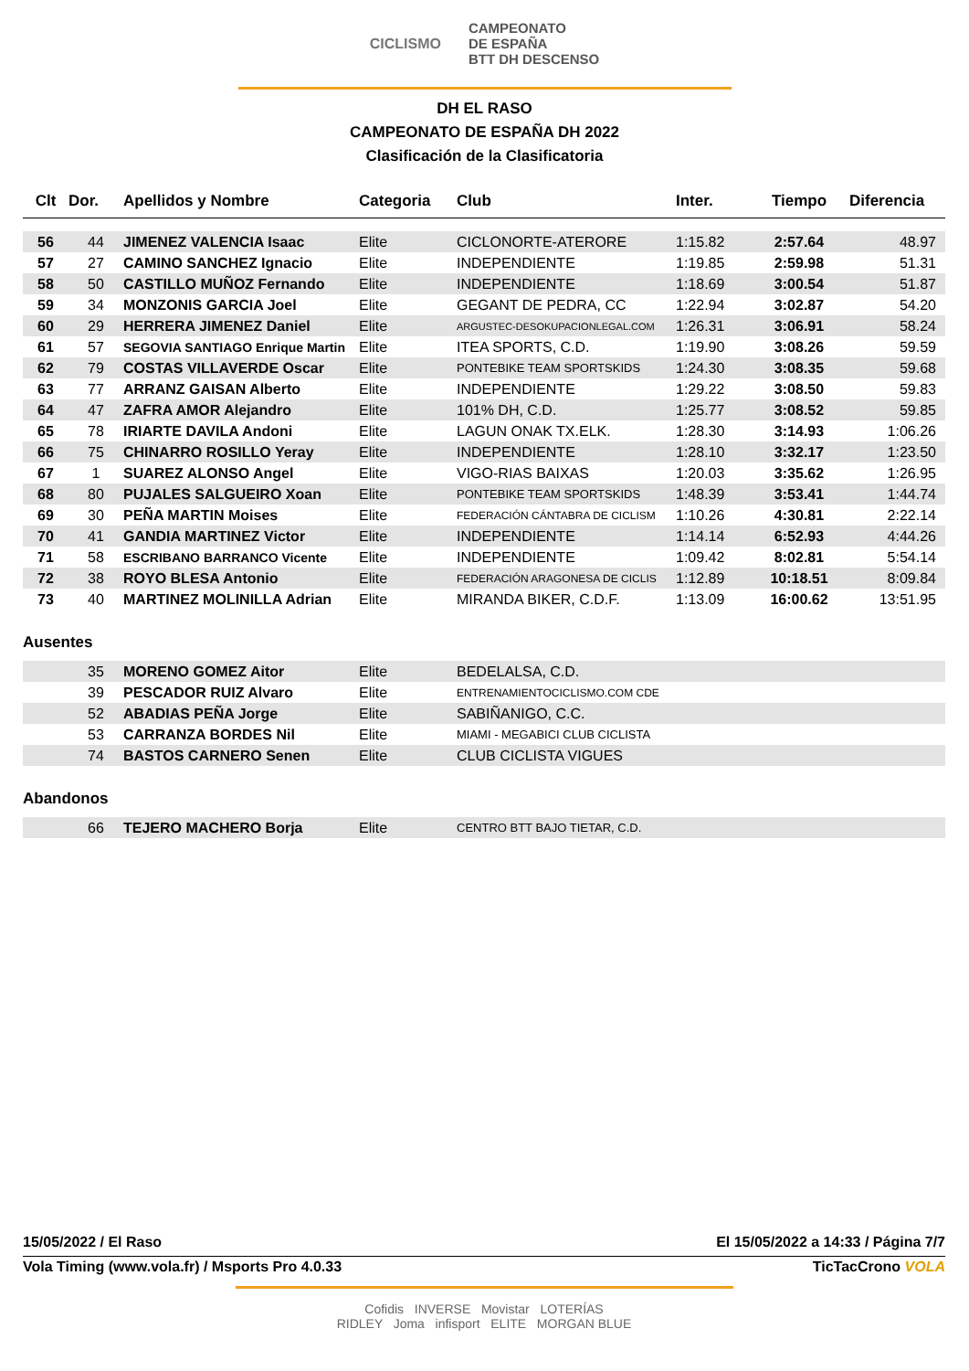CICLISMO CAMPEONATO
DE ESPAÑA
BTT DH DESCENSO
DH EL RASO
CAMPEONATO DE ESPAÑA DH 2022
Clasificación de la Clasificatoria
| Clt | Dor. | Apellidos y Nombre | Categoria | Club | Inter. | Tiempo | Diferencia |
| --- | --- | --- | --- | --- | --- | --- | --- |
| 56 | 44 | JIMENEZ VALENCIA Isaac | Elite | CICLONORTE-ATERORE | 1:15.82 | 2:57.64 | 48.97 |
| 57 | 27 | CAMINO SANCHEZ Ignacio | Elite | INDEPENDIENTE | 1:19.85 | 2:59.98 | 51.31 |
| 58 | 50 | CASTILLO MUÑOZ Fernando | Elite | INDEPENDIENTE | 1:18.69 | 3:00.54 | 51.87 |
| 59 | 34 | MONZONIS GARCIA Joel | Elite | GEGANT DE PEDRA, CC | 1:22.94 | 3:02.87 | 54.20 |
| 60 | 29 | HERRERA JIMENEZ Daniel | Elite | ARGUSTEC-DESOKUPACIONLEGAL.COM | 1:26.31 | 3:06.91 | 58.24 |
| 61 | 57 | SEGOVIA SANTIAGO Enrique Martin | Elite | ITEA SPORTS, C.D. | 1:19.90 | 3:08.26 | 59.59 |
| 62 | 79 | COSTAS VILLAVERDE Oscar | Elite | PONTEBIKE TEAM SPORTSKIDS | 1:24.30 | 3:08.35 | 59.68 |
| 63 | 77 | ARRANZ GAISAN Alberto | Elite | INDEPENDIENTE | 1:29.22 | 3:08.50 | 59.83 |
| 64 | 47 | ZAFRA AMOR Alejandro | Elite | 101% DH, C.D. | 1:25.77 | 3:08.52 | 59.85 |
| 65 | 78 | IRIARTE DAVILA Andoni | Elite | LAGUN ONAK TX.ELK. | 1:28.30 | 3:14.93 | 1:06.26 |
| 66 | 75 | CHINARRO ROSILLO Yeray | Elite | INDEPENDIENTE | 1:28.10 | 3:32.17 | 1:23.50 |
| 67 | 1 | SUAREZ ALONSO Angel | Elite | VIGO-RIAS BAIXAS | 1:20.03 | 3:35.62 | 1:26.95 |
| 68 | 80 | PUJALES SALGUEIRO Xoan | Elite | PONTEBIKE TEAM SPORTSKIDS | 1:48.39 | 3:53.41 | 1:44.74 |
| 69 | 30 | PEÑA MARTIN Moises | Elite | FEDERACIÓN CÁNTABRA DE CICLISM | 1:10.26 | 4:30.81 | 2:22.14 |
| 70 | 41 | GANDIA MARTINEZ Victor | Elite | INDEPENDIENTE | 1:14.14 | 6:52.93 | 4:44.26 |
| 71 | 58 | ESCRIBANO BARRANCO Vicente | Elite | INDEPENDIENTE | 1:09.42 | 8:02.81 | 5:54.14 |
| 72 | 38 | ROYO BLESA Antonio | Elite | FEDERACIÓN ARAGONESA DE CICLIS | 1:12.89 | 10:18.51 | 8:09.84 |
| 73 | 40 | MARTINEZ MOLINILLA Adrian | Elite | MIRANDA BIKER, C.D.F. | 1:13.09 | 16:00.62 | 13:51.95 |
Ausentes
| | 35 | MORENO GOMEZ Aitor | Elite | BEDELALSA, C.D. |
| | 39 | PESCADOR RUIZ Alvaro | Elite | ENTRENAMIENTOCICLISMO.COM CDE |
| | 52 | ABADIAS PEÑA Jorge | Elite | SABIÑANIGO, C.C. |
| | 53 | CARRANZA BORDES Nil | Elite | MIAMI - MEGABICI CLUB CICLISTA |
| | 74 | BASTOS CARNERO Senen | Elite | CLUB CICLISTA VIGUES |
Abandonos
| | 66 | TEJERO MACHERO Borja | Elite | CENTRO BTT BAJO TIETAR, C.D. |
15/05/2022 / El Raso El 15/05/2022 a 14:33 / Página 7/7
Vola Timing (www.vola.fr) / Msports Pro 4.0.33 TicTacCrono VOLA
Cofidis INVERSE Movistar LOTERÍAS
RIDLEY Joma infisport ELITE MORGAN BLUE